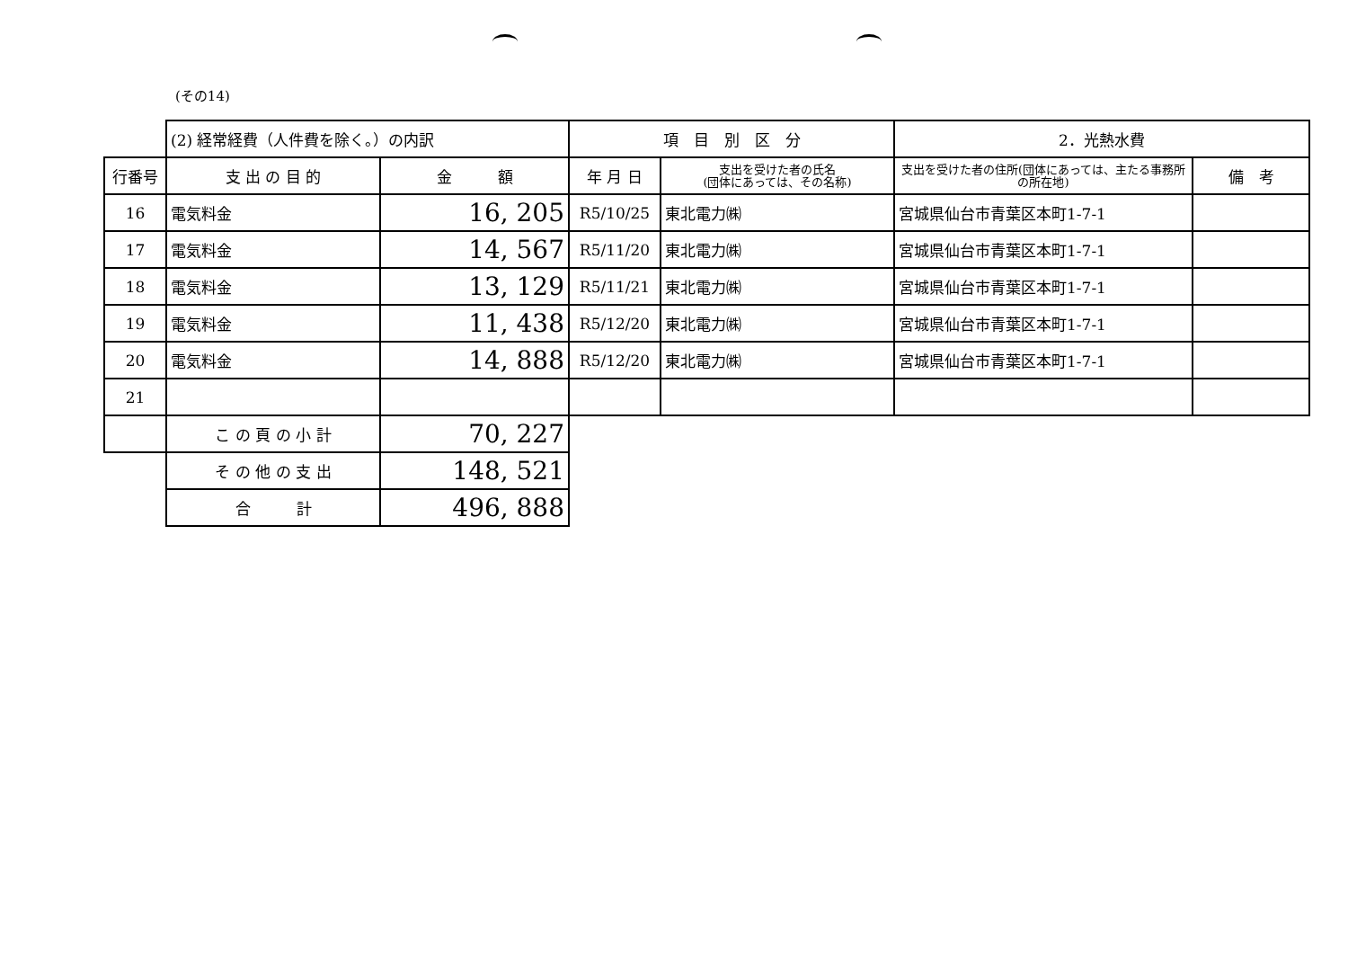(その14)
| | (2) 経常経費（人件費を除く。）の内訳 | | 項 目 別 区 分 | | 2．光熱水費 | |
| 行番号 | 支 出 の 目 的 | 金 額 | 年 月 日 | 支出を受けた者の氏名 (団体にあっては、その名称) | 支出を受けた者の住所(団体にあっては、主たる事務所の所在地) | 備 考 |
| 16 | 電気料金 | 16, 205 | R5/10/25 | 東北電力㈱ | 宮城県仙台市青葉区本町1-7-1 | |
| 17 | 電気料金 | 14, 567 | R5/11/20 | 東北電力㈱ | 宮城県仙台市青葉区本町1-7-1 | |
| 18 | 電気料金 | 13, 129 | R5/11/21 | 東北電力㈱ | 宮城県仙台市青葉区本町1-7-1 | |
| 19 | 電気料金 | 11, 438 | R5/12/20 | 東北電力㈱ | 宮城県仙台市青葉区本町1-7-1 | |
| 20 | 電気料金 | 14, 888 | R5/12/20 | 東北電力㈱ | 宮城県仙台市青葉区本町1-7-1 | |
| 21 | | | | | | |
| | こ の 頁 の 小 計 | 70, 227 | | | | |
| | そ の 他 の 支 出 | 148, 521 | | | | |
| | 合 計 | 496, 888 | | | | |